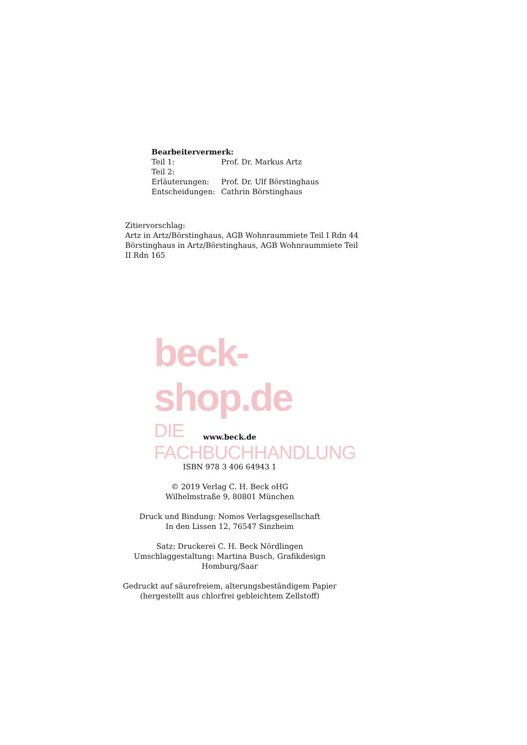Bearbeitervermerk:
| Teil 1: | Prof. Dr. Markus Artz |
| Teil 2: | |
| Erläuterungen: | Prof. Dr. Ulf Börstinghaus |
| Entscheidungen: | Cathrin Börstinghaus |
Zitiervorschlag:
Artz in Artz/Börstinghaus, AGB Wohnraummiete Teil I Rdn 44
Börstinghaus in Artz/Börstinghaus, AGB Wohnraummiete Teil II Rdn 165
beck-shop.de
DIE FACHBUCHHANDLUNG
www.beck.de
ISBN 978 3 406 64943 1
© 2019 Verlag C. H. Beck oHG
Wilhelmstraße 9, 80801 München
Druck und Bindung: Nomos Verlagsgesellschaft
In den Lissen 12, 76547 Sinzheim
Satz: Druckerei C. H. Beck Nördlingen
Umschlaggestaltung: Martina Busch, Grafikdesign
Homburg/Saar
Gedruckt auf säurefreiem, alterungsbeständigem Papier
(hergestellt aus chlorfrei gebleichtem Zellstoff)